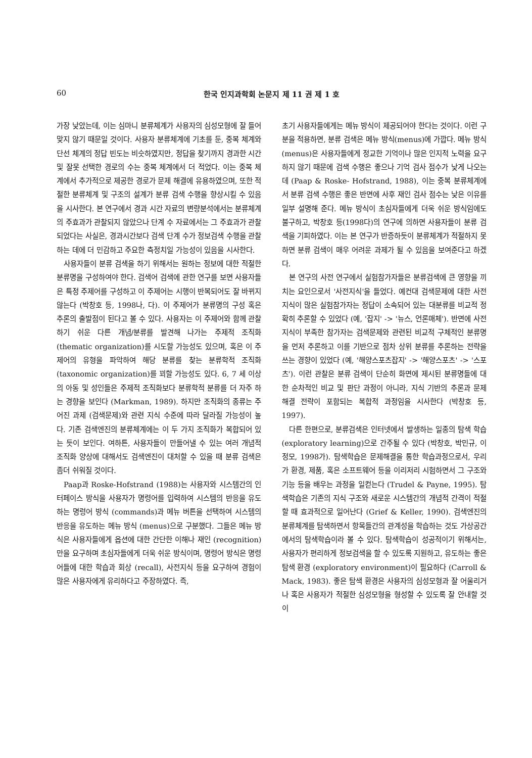60 한국 인지과학회 논문지 제 11 권 제 1 호
가장 낮았는데, 이는 심마니 분류체계가 사용자의 심성모형에 잘 들어맞지 않기 때문일 것이다. 사용자 분류체계에 기초를 둔, 중복 체계와 단선 체계의 정답 빈도는 비슷하였지만, 정답을 찾기까지 경과한 시간 및 잘못 선택한 경로의 수는 중복 체계에서 더 적었다. 이는 중복 체계에서 추가적으로 제공한 경로가 문제 해결에 유용하였으며, 또한 적절한 분류체계 및 구조의 설계가 분류 검색 수행을 향상시킬 수 있음을 시사한다. 본 연구에서 경과 시간 자료의 변량분석에서는 분류체계의 주효과가 관찰되지 않았으나 단계 수 자료에서는 그 주효과가 관찰되었다는 사실은, 경과시간보다 검색 단계 수가 정보검색 수행을 관찰하는 데에 더 민감하고 주요한 측정치일 가능성이 있음을 시사한다.
사용자들이 분류 검색을 하기 위해서는 원하는 정보에 대한 적절한 분류명을 구성하여야 한다. 검색어 검색에 관한 연구를 보면 사용자들은 특정 주제어를 구성하고 이 주제어는 시행이 반복되어도 잘 바뀌지 않는다 (박창호 등, 1998나, 다). 이 주제어가 분류명의 구성 혹은 추론의 출발점이 된다고 볼 수 있다. 사용자는 이 주제어와 함께 관찰하기 쉬운 다른 개념/분류를 발견해 나가는 주제적 조직화 (thematic organization)를 시도할 가능성도 있으며, 혹은 이 주제어의 유형을 파악하여 해당 분류를 찾는 분류학적 조직화 (taxonomic organization)를 꾀할 가능성도 있다. 6, 7 세 이상의 아동 및 성인들은 주제적 조직화보다 분류학적 분류를 더 자주 하는 경향을 보인다 (Markman, 1989). 하지만 조직화의 종류는 주어진 과제 (검색문제)와 관련 지식 수준에 따라 달라질 가능성이 높다. 기존 검색엔진의 분류체계에는 이 두 가지 조직화가 복합되어 있는 듯이 보인다. 여하튼, 사용자들이 만들어낼 수 있는 여러 개념적 조직화 양상에 대해서도 검색엔진이 대처할 수 있을 때 분류 검색은 좀더 쉬워질 것이다.
Paap과 Roske-Hofstrand (1988)는 사용자와 시스템간의 인터페이스 방식을 사용자가 명령어를 입력하여 시스템의 반응을 유도하는 명령어 방식 (commands)과 메뉴 버튼을 선택하여 시스템의 반응을 유도하는 메뉴 방식 (menus)으로 구분했다. 그들은 메뉴 방식은 사용자들에게 옵션에 대한 간단한 이해나 재인 (recognition)만을 요구하며 초심자들에게 더욱 쉬운 방식이며, 명령어 방식은 명령어들에 대한 학습과 회상 (recall), 사전지식 등을 요구하여 경험이 많은 사용자에게 유리하다고 주장하였다. 즉,
초기 사용자들에게는 메뉴 방식이 제공되어야 한다는 것이다. 이런 구분을 적용하면, 분류 검색은 메뉴 방식(menus)에 가깝다. 메뉴 방식(menus)은 사용자들에게 정교한 기억이나 많은 인지적 노력을 요구하지 않기 때문에 검색 수행은 좋으나 기억 검사 점수가 낮게 나오는데 (Paap & Roske- Hofstrand, 1988), 이는 중복 분류체계에서 분류 검색 수행은 좋은 반면에 사후 재인 검사 점수는 낮은 이유를 일부 설명해 준다. 메뉴 방식이 초심자들에게 더욱 쉬운 방식임에도 불구하고, 박창호 등(1998다)의 연구에 의하면 사용자들이 분류 검색을 기피하였다. 이는 본 연구가 반증하듯이 분류체계가 적절하지 못하면 분류 검색이 매우 어려운 과제가 될 수 있음을 보여준다고 하겠다.
본 연구의 사전 연구에서 실험참가자들은 분류검색에 큰 영향을 끼치는 요인으로서 '사전지식'을 들었다. 예컨대 검색문제에 대한 사전지식이 많은 실험참가자는 정답이 소속되어 있는 대분류를 비교적 정확히 추론할 수 있었다 (예, '잡지' -> '뉴스, 언론매체'). 반면에 사전지식이 부족한 참가자는 검색문제와 관련된 비교적 구체적인 분류명을 먼저 추론하고 이를 기반으로 점차 상위 분류를 추론하는 전략을 쓰는 경향이 있었다 (예, '해양스포츠잡지' -> '해양스포츠' -> '스포츠'). 이런 관찰은 분류 검색이 단순히 화면에 제시된 분류명들에 대한 순차적인 비교 및 판단 과정이 아니라, 지식 기반의 추론과 문제 해결 전략이 포함되는 복합적 과정임을 시사한다 (박창호 등, 1997).
다른 한편으로, 분류검색은 인터넷에서 발생하는 일종의 탐색 학습 (exploratory learning)으로 간주될 수 있다 (박창호, 박민규, 이정모, 1998가). 탐색학습은 문제해결을 통한 학습과정으로서, 우리가 환경, 제품, 혹은 소프트웨어 등을 이리저리 시험하면서 그 구조와 기능 등을 배우는 과정을 일컫는다 (Trudel & Payne, 1995). 탐색학습은 기존의 지식 구조와 새로운 시스템간의 개념적 간격이 적절할 때 효과적으로 일어난다 (Grief & Keller, 1990). 검색엔진의 분류체계를 탐색하면서 항목들간의 관계성을 학습하는 것도 가상공간에서의 탐색학습이라 볼 수 있다. 탐색학습이 성공적이기 위해서는, 사용자가 편리하게 정보검색을 할 수 있도록 지원하고, 유도하는 좋은 탐색 환경 (exploratory environment)이 필요하다 (Carroll & Mack, 1983). 좋은 탐색 환경은 사용자의 심성모형과 잘 어울리거나 혹은 사용자가 적절한 심성모형을 형성할 수 있도록 잘 안내할 것이